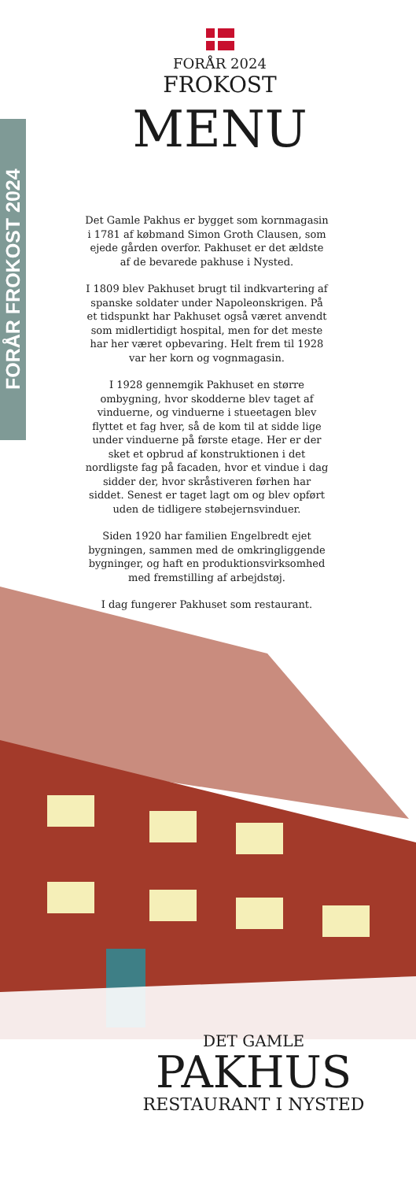FORÅR FROKOST 2024
FORÅR 2024
FROKOST
MENU
Det Gamle Pakhus er bygget som kornmagasin i 1781 af købmand Simon Groth Clausen, som ejede gården overfor. Pakhuset er det ældste af de bevarede pakhuse i Nysted.
I 1809 blev Pakhuset brugt til indkvartering af spanske soldater under Napoleonskrigen. På et tidspunkt har Pakhuset også været anvendt som midlertidigt hospital, men for det meste har her været opbevaring. Helt frem til 1928 var her korn og vognmagasin.
I 1928 gennemgik Pakhuset en større ombygning, hvor skodderne blev taget af vinduerne, og vinduerne i stueetagen blev flyttet et fag hver, så de kom til at sidde lige under vinduerne på første etage. Her er der sket et opbrud af konstruktionen i det nordligste fag på facaden, hvor et vindue i dag sidder der, hvor skråstiveren førhen har siddet. Senest er taget lagt om og blev opført uden de tidligere støbejernsvinduer.
Siden 1920 har familien Engelbredt ejet bygningen, sammen med de omkringliggende bygninger, og haft en produktionsvirksomhed med fremstilling af arbejdstøj.
I dag fungerer Pakhuset som restaurant.
DET GAMLE
PAKHUS
RESTAURANT I NYSTED